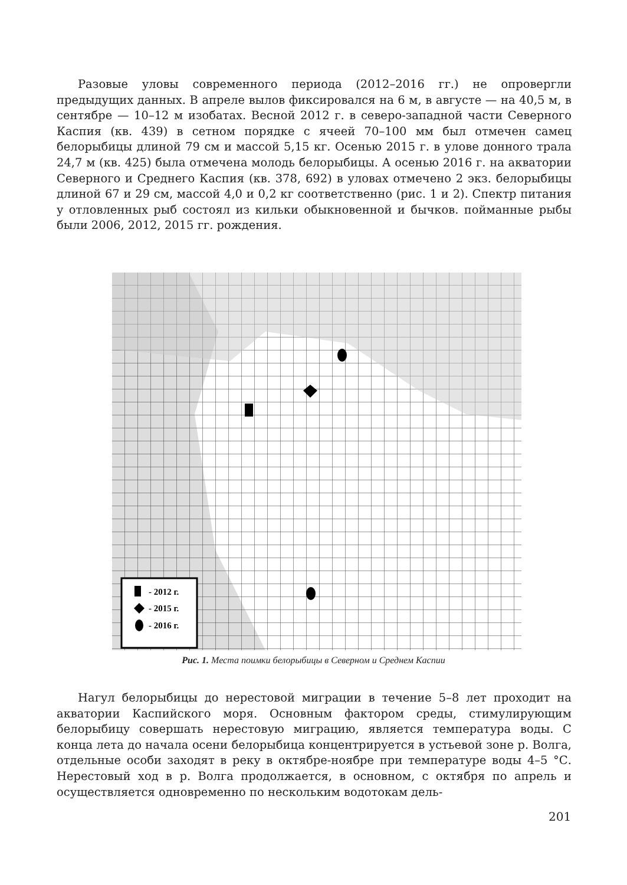Разовые уловы современного периода (2012–2016 гг.) не опровергли предыдущих данных. В апреле вылов фиксировался на 6 м, в августе — на 40,5 м, в сентябре — 10–12 м изобатах. Весной 2012 г. в северо-западной части Северного Каспия (кв. 439) в сетном порядке с ячеей 70–100 мм был отмечен самец белорыбицы длиной 79 см и массой 5,15 кг. Осенью 2015 г. в улове донного трала 24,7 м (кв. 425) была отмечена молодь белорыбицы. А осенью 2016 г. на акватории Северного и Среднего Каспия (кв. 378, 692) в уловах отмечено 2 экз. белорыбицы длиной 67 и 29 см, массой 4,0 и 0,2 кг соответственно (рис. 1 и 2). Спектр питания у отловленных рыб состоял из кильки обыкновенной и бычков. пойманные рыбы были 2006, 2012, 2015 гг. рождения.
- 2012 г.
- 2015 г.
- 2016 г.
Рис. 1. Места поимки белорыбицы в Северном и Среднем Каспии
Нагул белорыбицы до нерестовой миграции в течение 5–8 лет проходит на акватории Каспийского моря. Основным фактором среды, стимулирующим белорыбицу совершать нерестовую миграцию, является температура воды. С конца лета до начала осени белорыбица концентрируется в устьевой зоне р. Волга, отдельные особи заходят в реку в октябре-ноябре при температуре воды 4–5 °С. Нерестовый ход в р. Волга продолжается, в основном, с октября по апрель и осуществляется одновременно по нескольким водотокам дель-
201